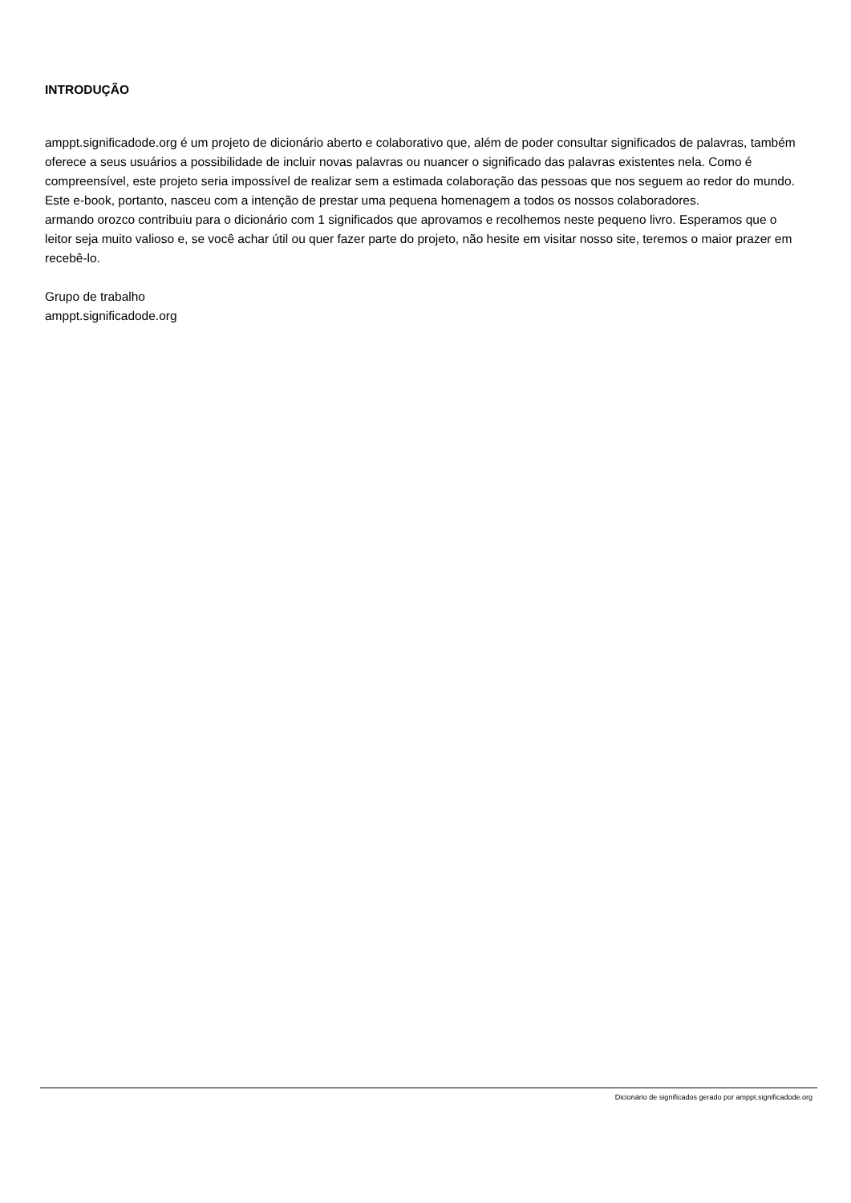INTRODUÇÃO
amppt.significadode.org é um projeto de dicionário aberto e colaborativo que, além de poder consultar significados de palavras, também oferece a seus usuários a possibilidade de incluir novas palavras ou nuancer o significado das palavras existentes nela. Como é compreensível, este projeto seria impossível de realizar sem a estimada colaboração das pessoas que nos seguem ao redor do mundo. Este e-book, portanto, nasceu com a intenção de prestar uma pequena homenagem a todos os nossos colaboradores.
armando orozco contribuiu para o dicionário com 1 significados que aprovamos e recolhemos neste pequeno livro. Esperamos que o leitor seja muito valioso e, se você achar útil ou quer fazer parte do projeto, não hesite em visitar nosso site, teremos o maior prazer em recebê-lo.
Grupo de trabalho
amppt.significadode.org
Dicionário de significados gerado por amppt.significadode.org